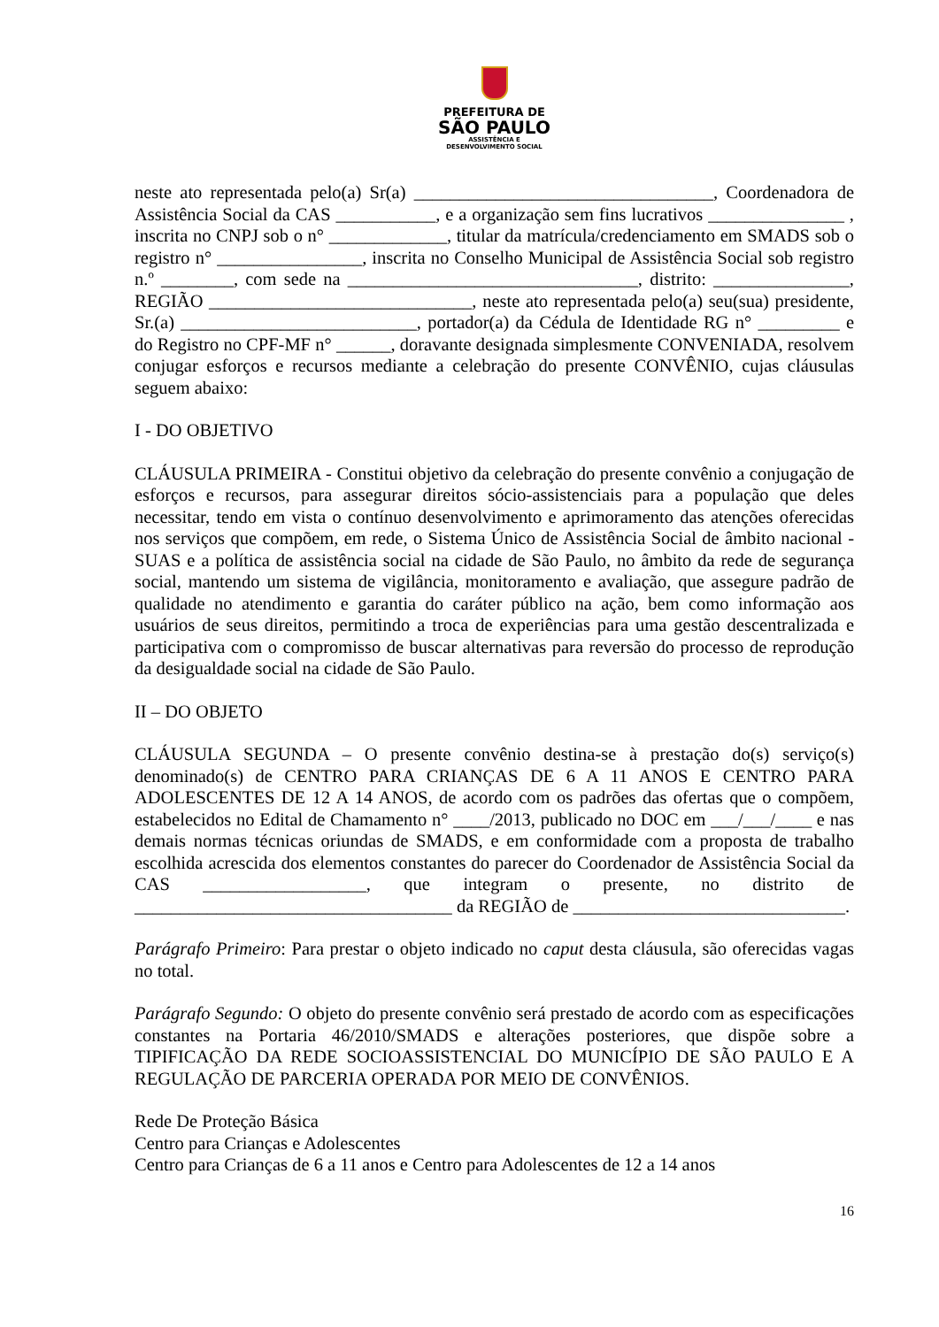PREFEITURA DE
SÃO PAULO
ASSISTÊNCIA E
DESENVOLVIMENTO SOCIAL
neste ato representada pelo(a) Sr(a) _________________________________, Coordenadora de Assistência Social da CAS ___________, e a organização sem fins lucrativos _______________ , inscrita no CNPJ sob o n° _____________, titular da matrícula/credenciamento em SMADS sob o registro n° ________________, inscrita no Conselho Municipal de Assistência Social sob registro n.º ________, com sede na ________________________________, distrito: _______________, REGIÃO _____________________________, neste ato representada pelo(a) seu(sua) presidente, Sr.(a) __________________________, portador(a) da Cédula de Identidade RG n° _________ e do Registro no CPF-MF n° ______, doravante designada simplesmente CONVENIADA, resolvem conjugar esforços e recursos mediante a celebração do presente CONVÊNIO, cujas cláusulas seguem abaixo:
I - DO OBJETIVO
CLÁUSULA PRIMEIRA - Constitui objetivo da celebração do presente convênio a conjugação de esforços e recursos, para assegurar direitos sócio-assistenciais para a população que deles necessitar, tendo em vista o contínuo desenvolvimento e aprimoramento das atenções oferecidas nos serviços que compõem, em rede, o Sistema Único de Assistência Social de âmbito nacional - SUAS e a política de assistência social na cidade de São Paulo, no âmbito da rede de segurança social, mantendo um sistema de vigilância, monitoramento e avaliação, que assegure padrão de qualidade no atendimento e garantia do caráter público na ação, bem como informação aos usuários de seus direitos, permitindo a troca de experiências para uma gestão descentralizada e participativa com o compromisso de buscar alternativas para reversão do processo de reprodução da desigualdade social na cidade de São Paulo.
II – DO OBJETO
CLÁUSULA SEGUNDA – O presente convênio destina-se à prestação do(s) serviço(s) denominado(s) de CENTRO PARA CRIANÇAS DE 6 A 11 ANOS E CENTRO PARA ADOLESCENTES DE 12 A 14 ANOS, de acordo com os padrões das ofertas que o compõem, estabelecidos no Edital de Chamamento n° ____/2013, publicado no DOC em ___/___/____ e nas demais normas técnicas oriundas de SMADS, e em conformidade com a proposta de trabalho escolhida acrescida dos elementos constantes do parecer do Coordenador de Assistência Social da CAS __________________, que integram o presente, no distrito de ___________________________________ da REGIÃO de ______________________________.
Parágrafo Primeiro: Para prestar o objeto indicado no caput desta cláusula, são oferecidas vagas no total.
Parágrafo Segundo: O objeto do presente convênio será prestado de acordo com as especificações constantes na Portaria 46/2010/SMADS e alterações posteriores, que dispõe sobre a TIPIFICAÇÃO DA REDE SOCIOASSISTENCIAL DO MUNICÍPIO DE SÃO PAULO E A REGULAÇÃO DE PARCERIA OPERADA POR MEIO DE CONVÊNIOS.
Rede De Proteção Básica
Centro para Crianças e Adolescentes
Centro para Crianças de 6 a 11 anos e Centro para Adolescentes de 12 a 14 anos
16